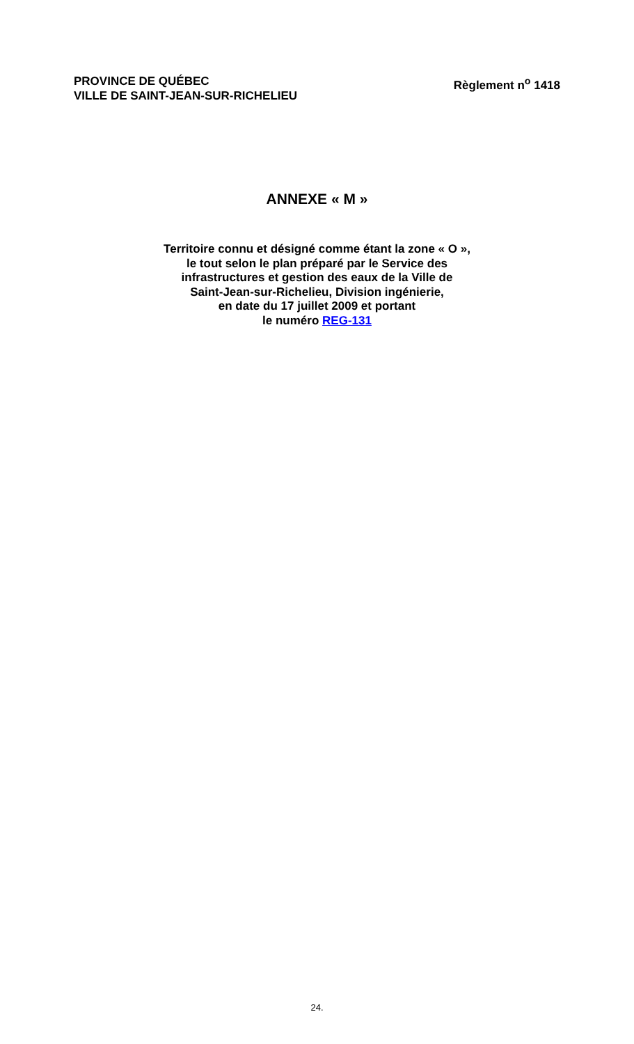PROVINCE DE QUÉBEC
VILLE DE SAINT-JEAN-SUR-RICHELIEU
Règlement n<sup>o</sup> 1418
ANNEXE « M »
Territoire connu et désigné comme étant la zone « O »,
le tout selon le plan préparé par le Service des
infrastructures et gestion des eaux de la Ville de
Saint-Jean-sur-Richelieu, Division ingénierie,
en date du 17 juillet 2009 et portant
le numéro REG-131
24.